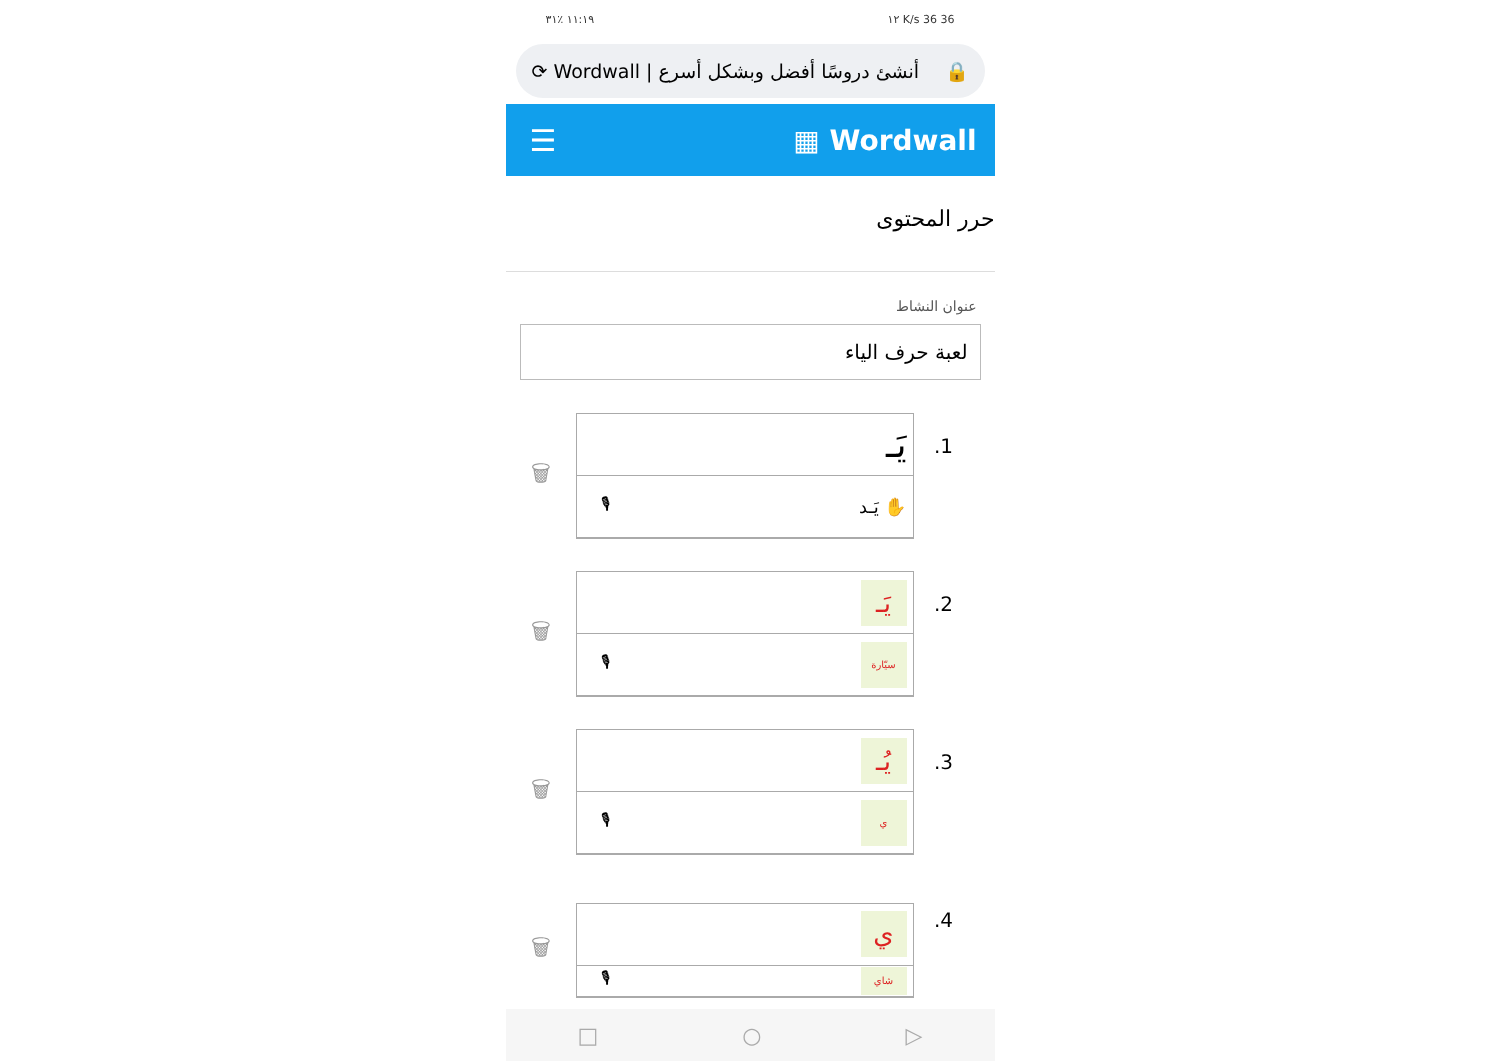١١:١٩ ٪٣١ ١٢ K/s 36 36
⟳ Wordwall | أنشئ دروسًا أفضل وبشكل أسرع 🔒
☰ ▦ Wordwall
حرر المحتوى
عنوان النشاط
لعبة حرف الياء
🗑
يَـ
🎙 يَـد ✋
.1
🗑
يَـ
🎙 سيّارة
.2
🗑
يُـ
🎙 ي
.3
🗑
ي
🎙 شاي
.4
□ ○ ▷